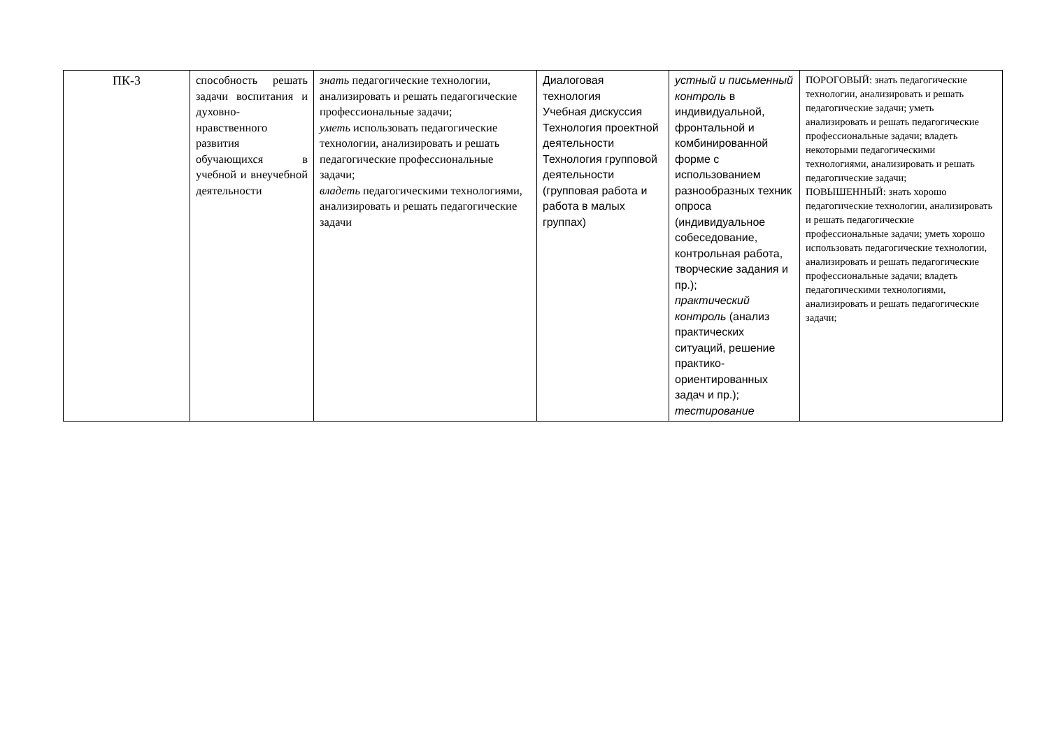| ПК-3 | способность решать задачи воспитания и духовно-нравственного развития обучающихся в учебной и внеучебной деятельности | знать педагогические технологии, анализировать и решать педагогические профессиональные задачи; уметь использовать педагогические технологии, анализировать и решать педагогические профессиональные задачи; владеть педагогическими технологиями, анализировать и решать педагогические задачи | Диалоговая технология Учебная дискуссия Технология проектной деятельности Технология групповой деятельности (групповая работа и работа в малых группах) | устный и письменный контроль в индивидуальной, фронтальной и комбинированной форме с использованием разнообразных техник опроса (индивидуальное собеседование, контрольная работа, творческие задания и пр.); практический контроль (анализ практических ситуаций, решение практико-ориентированных задач и пр.); тестирование | ПОРОГОВЫЙ: знать педагогические технологии, анализировать и решать педагогические задачи; уметь анализировать и решать педагогические профессиональные задачи; владеть некоторыми педагогическими технологиями, анализировать и решать педагогические задачи; ПОВЫШЕННЫЙ: знать хорошо педагогические технологии, анализировать и решать педагогические профессиональные задачи; уметь хорошо использовать педагогические технологии, анализировать и решать педагогические профессиональные задачи; владеть педагогическими технологиями, анализировать и решать педагогические задачи; |